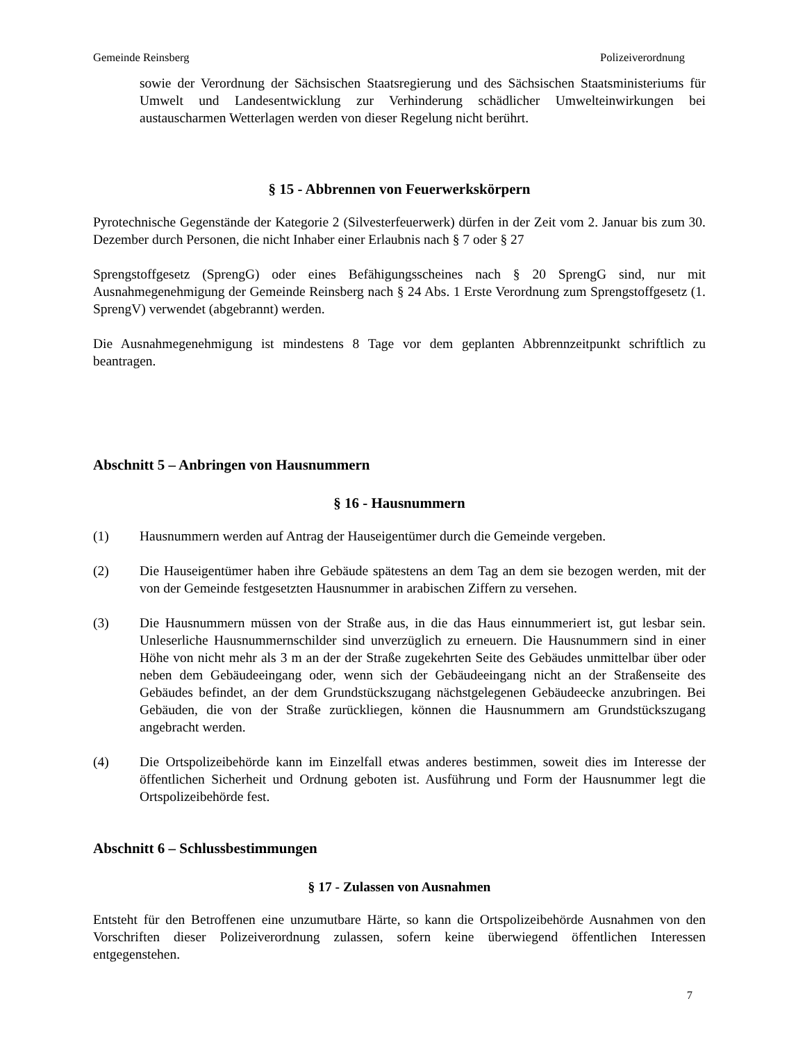Gemeinde Reinsberg Polizeiverordnung
sowie der Verordnung der Sächsischen Staatsregierung und des Sächsischen Staatsministeriums für Umwelt und Landesentwicklung zur Verhinderung schädlicher Umwelteinwirkungen bei austauscharmen Wetterlagen werden von dieser Regelung nicht berührt.
§ 15 - Abbrennen von Feuerwerkskörpern
Pyrotechnische Gegenstände der Kategorie 2 (Silvesterfeuerwerk) dürfen in der Zeit vom 2. Januar bis zum 30. Dezember durch Personen, die nicht Inhaber einer Erlaubnis nach § 7 oder § 27
Sprengstoffgesetz (SprengG) oder eines Befähigungsscheines nach § 20 SprengG sind, nur mit Ausnahmegenehmigung der Gemeinde Reinsberg nach § 24 Abs. 1 Erste Verordnung zum Sprengstoffgesetz (1. SprengV) verwendet (abgebrannt) werden.
Die Ausnahmegenehmigung ist mindestens 8 Tage vor dem geplanten Abbrennzeitpunkt schriftlich zu beantragen.
Abschnitt 5 – Anbringen von Hausnummern
§ 16 - Hausnummern
(1) Hausnummern werden auf Antrag der Hauseigentümer durch die Gemeinde vergeben.
(2) Die Hauseigentümer haben ihre Gebäude spätestens an dem Tag an dem sie bezogen werden, mit der von der Gemeinde festgesetzten Hausnummer in arabischen Ziffern zu versehen.
(3) Die Hausnummern müssen von der Straße aus, in die das Haus einnummeriert ist, gut lesbar sein. Unleserliche Hausnummernschilder sind unverzüglich zu erneuern. Die Hausnummern sind in einer Höhe von nicht mehr als 3 m an der der Straße zugekehrten Seite des Gebäudes unmittelbar über oder neben dem Gebäudeeingang oder, wenn sich der Gebäudeeingang nicht an der Straßenseite des Gebäudes befindet, an der dem Grundstückszugang nächstgelegenen Gebäudeecke anzubringen. Bei Gebäuden, die von der Straße zurückliegen, können die Hausnummern am Grundstückszugang angebracht werden.
(4) Die Ortspolizeibehörde kann im Einzelfall etwas anderes bestimmen, soweit dies im Interesse der öffentlichen Sicherheit und Ordnung geboten ist. Ausführung und Form der Hausnummer legt die Ortspolizeibehörde fest.
Abschnitt 6 – Schlussbestimmungen
§ 17 - Zulassen von Ausnahmen
Entsteht für den Betroffenen eine unzumutbare Härte, so kann die Ortspolizeibehörde Ausnahmen von den Vorschriften dieser Polizeiverordnung zulassen, sofern keine überwiegend öffentlichen Interessen entgegenstehen.
7